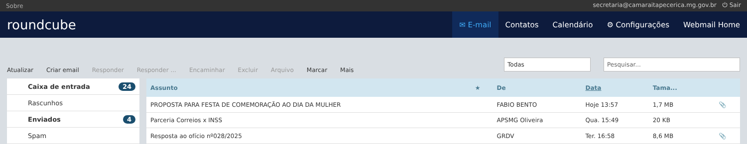Sobre secretaria@camaraitapecerica.mg.gov.br ⏻ Sair
roundcube
✉ E-mail Contatos Calendário ⚙ Configurações Webmail Home
Atualizar Criar email Responder Responder ... Encaminhar Excluir Arquivo Marcar Mais
Todas
Pesquisar...
Caixa de entrada 24
Rascunhos
Enviados 4
Spam
| Assunto | ★ | De | Data | Tama... | | |
| --- | --- | --- | --- | --- | --- | --- |
| PROPOSTA PARA FESTA DE COMEMORAÇÃO AO DIA DA MULHER | | FABIO BENTO | Hoje 13:57 | 1,7 MB | | 📎 |
| Parceria Correios x INSS | | APSMG Oliveira | Qua. 15:49 | 20 KB | | |
| Resposta ao ofício nº028/2025 | | GRDV | Ter. 16:58 | 8,6 MB | | 📎 |